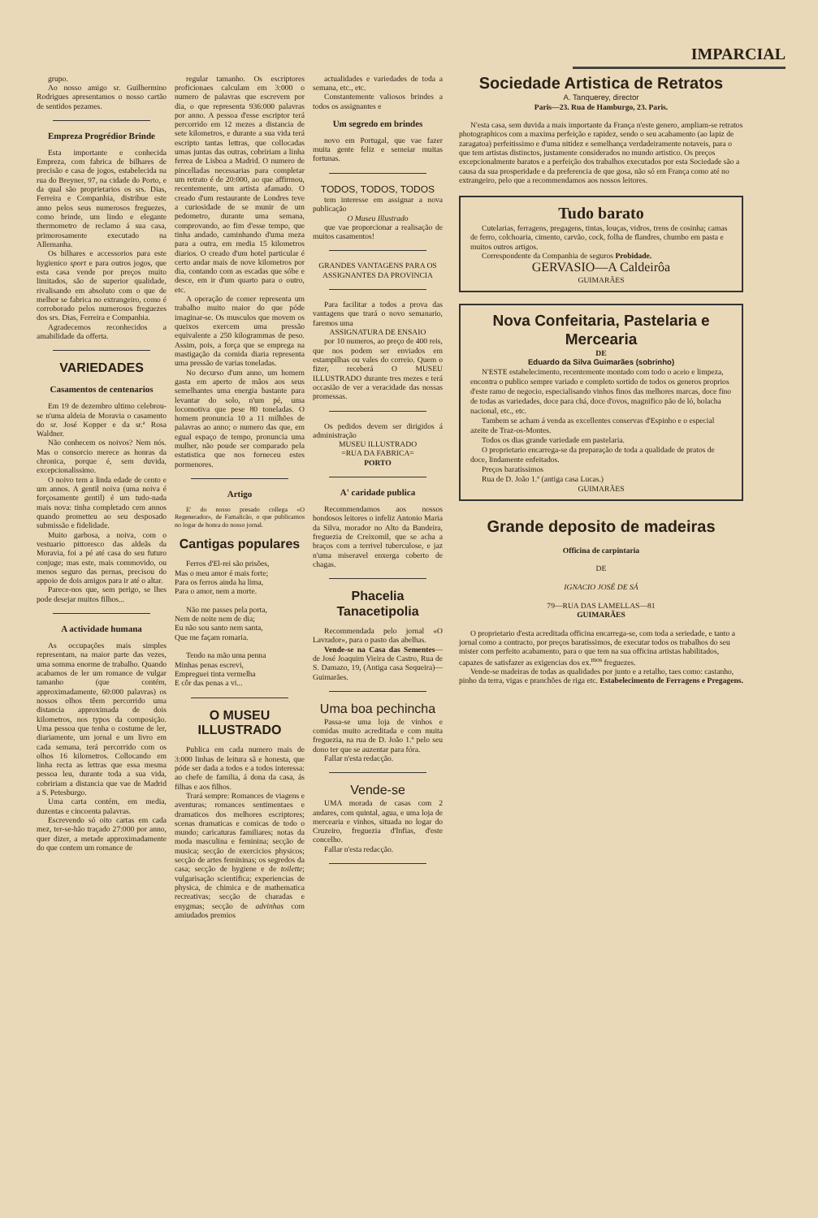IMPARCIAL
grupo.
Ao nosso amigo sr. Guilhermino Rodrigues apresentamos o nosso cartão de sentidos pezames.
Empreza Progrédior Brinde
Esta importante e conhecida Empreza, com fabrica de bilhares de precisão e casa de jogos, estabelecida na rua do Breyner, 97, na cidade do Porto, e da qual são proprietarios os srs. Dias, Ferreira e Companhia, distribue este anno pelos seus numerosos freguezes, como brinde, um lindo e elegante thermometro de reclamo á sua casa, primorosamente executado na Allemanha.
Os bilhares e accessorios para este hygienico sport e para outros jogos, que esta casa vende por preços muito limitados, são de superior qualidade, rivalisando em absoluto com o que de melhor se fabrica no extrangeiro, como é corroborado pelos numerosos freguezes dos srs. Dias, Ferreira e Companhia.
Agradecemos reconhecidos a amabilidade da offerta.
VARIEDADES
Casamentos de centenarios
Em 19 de dezembro ultimo celebrou-se n'uma aldeia de Moravia o casamento do sr. José Kopper e da sr.ª Rosa Waldner.
Não conhecem os noivos? Nem nós. Mas o consorcio merece as honras da chronica, porque é, sem duvida, excepcionalissimo.
O noivo tem a linda edade de cento e um annos. A gentil noiva (uma noiva é forçosamente gentil) é um tudo-nada mais nova: tinha completado cem annos quando prometteu ao seu desposado submissão e fidelidade.
Muito garbosa, a noiva, com o vestuario pittoresco das aldeãs da Moravia, foi a pé até casa do seu futuro conjuge; mas este, mais commovido, ou menos seguro das pernas, precisou do appoio de dois amigos para ir até o altar.
Parece-nos que, sem perigo, se lhes pode desejar muitos filhos...
A actividade humana
As occupações mais simples representam, na maior parte das vezes, uma somma enorme de trabalho. Quando acabamos de ler um romance de vulgar tamanho (que contém, approximadamente, 60:000 palavras) os nossos olhos têem percorrido uma distancia approximada de dois kilometros, nos typos da composição. Uma pessoa que tenha o costume de ler, diariamente, um jornal e um livro em cada semana, terá percorrido com os olhos 16 kilometros. Collocando em linha recta as lettras que essa mesma pessoa leu, durante toda a sua vida, cobririam a distancia que vae de Madrid a S. Petesburgo.
Uma carta contém, em media, duzentas e cincoenta palavras.
Escrevendo só oito cartas em cada mez, ter-se-hão traçado 27:000 por anno, quer dizer, a metade approximadamente do que contem um romance de
regular tamanho. Os escriptores proficionaes calculam em 3:000 o numero de palavras que escrevem por dia, o que representa 936:000 palavras por anno. A pessoa d'esse escriptor terá percorrido em 12 mezes a distancia de sete kilometros, e durante a sua vida terá escripto tantas lettras, que collocadas umas juntas das outras, cobririam a linha ferrea de Lisboa a Madrid. O numero de pincelladas necessarias para completar um retrato é de 20:000, ao que affirmou, recentemente, um artista afamado. O creado d'um restaurante de Londres teve a curiosidade de se munir de um pedometro, durante uma semana, comprovando, ao fim d'esse tempo, que tinha andado, caminhando d'uma meza para a outra, em media 15 kilometros diarios. O creado d'um hotel particular é certo andar mais de nove kilometros por dia, contando com as escadas que sóbe e desce, em ir d'um quarto para o outro, etc.
A operação de comer representa um trabalho muito maior do que póde imaginar-se. Os musculos que movem os queixos exercem uma pressão equivalente a 250 kilogrammas de peso. Assim, pois, a força que se emprega na mastigação da comida diaria representa uma pressão de varias toneladas.
No decurso d'um anno, um homem gasta em aperto de mãos aos seus semelhantes uma energia bastante para levantar do solo, n'um pé, uma locomotiva que pese 80 toneladas. O homem pronuncia 10 a 11 milhões de palavras ao anno; o numero das que, em egual espaço de tempo, pronuncia uma mulher, não poude ser comparado pela estatistica que nos forneceu estes pormenores.
Artigo
E' do nosso presado collega «O Regenerador», de Famalicão, o que publicamos no logar de honra do nosso jornal.
Cantigas populares
Ferros d'El-rei são prisões,
Mas o meu amor é mais forte;
Para os ferros ainda ha lima,
Para o amor, nem a morte.
Não me passes pela porta,
Nem de noite nem de dia;
Eu não sou santo nem santa,
Que me façam romaria.
Tendo na mão uma penna
Minhas penas escrevi,
Empreguei tinta vermelha
E côr das penas a vi...
O MUSEU ILLUSTRADO
Publica em cada numero mais de 3:000 linhas de leitura sã e honesta, que póde ser dada a todos e a todos interessa: ao chefe de familia, á dona da casa, ás filhas e aos filhos.
Trará sempre: Romances de viagens e aventuras; romances sentimentaes e dramaticos dos melhores escriptores; scenas dramaticas e comicas de todo o mundo; caricaturas familiares; notas da moda masculina e feminina; secção de musica; secção de exercicios physicos; secção de artes femininas; os segredos da casa; secção de hygiene e de toilette; vulgarisação scientifica; experiencias de physica, de chimica e de mathematica recreativas; secção de charadas e enygmas; secção de advinhas com amiudados premios
actualidades e variedades de toda a semana, etc., etc.
Constantemente valiosos brindes a todos os assignantes e
Um segredo em brindes
novo em Portugal, que vae fazer muita gente feliz e semeiar muitas fortunas.
TODOS, TODOS, TODOS
tem interesse em assignar a nova publicação
O Museu Illustrado
que vae proporcionar a realisação de muitos casamentos!
GRANDES VANTAGENS PARA OS ASSIGNANTES DA PROVINCIA
Para facilitar a todos a prova das vantagens que trará o novo semanario, faremos uma
ASSIGNATURA DE ENSAIO
por 10 numeros, ao preço de 400 reis, que nos podem ser enviados em estampilhas ou vales do correio. Quem o fizer, receberá O MUSEU ILLUSTRADO durante tres mezes e terá occasião de ver a veracidade das nossas promessas.
Os pedidos devem ser dirigidos á administração
MUSEU ILLUSTRADO
=RUA DA FABRICA=
PORTO
A' caridade publica
Recommendamos aos nossos bondosos leitores o infeliz Antonio Maria da Silva, morador no Alto da Bandeira, freguezia de Creixomil, que se acha a braços com a terrivel tuberculose, e jaz n'uma miseravel enxerga coberto de chagas.
Phacelia Tanacetipolia
Recommendada pelo jornal «O Lavrador», para o pasto das abelhas.
Vende-se na Casa das Sementes—de José Joaquim Vieira de Castro, Rua de S. Damazo, 19, (Antiga casa Sequeira)—Guimarães.
Uma boa pechincha
Passa-se uma loja de vinhos e comidas muito acreditada e com muita freguezia, na rua de D. João 1.º pelo seu dono ter que se auzentar para fóra.
Fallar n'esta redacção.
Vende-se
UMA morada de casas com 2 andares, com quintal, agua, e uma loja de mercearia e vinhos, situada no logar do Cruzeiro, freguezia d'Infias, d'este concelho.
Fallar n'esta redacção.
Sociedade Artistica de Retratos
A. Tanquerey, director
Paris—23. Rua de Hamburgo, 23. Paris.
N'esta casa, sem duvida a mais importante da França n'este genero, ampliam-se retratos photographicos com a maxima perfeição e rapidez, sendo o seu acabamento (ao lapiz de zaragatoa) perfeitissimo e d'uma nitidez e semelhança verdadeiramente notaveis, para o que tem artistas distinctos, justamente considerados no mundo artistico. Os preços excepcionalmente baratos e a perfeição dos trabalhos executados por esta Sociedade são a causa da sua prosperidade e da preferencia de que gosa, não só em França como até no extrangeiro, pelo que a recommendamos aos nossos leitores.
Tudo barato
Cutelarias, ferragens, pregagens, tintas, louças, vidros, trens de cosinha; camas de ferro, colchoaria, cimento, carvão, cock, folha de flandres, chumbo em pasta e muitos outros artigos.
Correspondente da Companhia de seguros Probidade.
GERVASIO—A Caldeirôa
GUIMARÃES
Nova Confeitaria, Pastelaria e Mercearia
DE
Eduardo da Silva Guimarães (sobrinho)
N'ESTE estabelecimento, recentemente montado com todo o aceio e limpeza, encontra o publico sempre variado e completo sortido de todos os generos proprios d'este ramo de negocio, especialisando vinhos finos das melhores marcas, doce fino de todas as variedades, doce para chá, doce d'ovos, magnifico pão de ló, bolacha nacional, etc., etc.
Tambem se acham á venda as excellentes conservas d'Espinho e o especial azeite de Traz-os-Montes.
Todos os dias grande variedade em pastelaria.
O proprietario encarrega-se da preparação de toda a qualidade de pratos de doce, lindamente enfeitados.
Preços baratissimos
Rua de D. João 1.º (antiga casa Lucas.)
GUIMARÃES
Grande deposito de madeiras
Officina de carpintaria
DE
IGNACIO JOSÉ DE SÁ
79—RUA DAS LAMELLAS—81
GUIMARÃES
O proprietario d'esta acreditada officina encarrega-se, com toda a seriedade, e tanto a jornal como a contracto, por preços baratissimos, de executar todos os trabalhos do seu mister com perfeito acabamento, para o que tem na sua officina artistas habilitados, capazes de satisfazer as exigencias dos ex.<sup>mos</sup> freguezes.
Vende-se madeiras de todas as qualidades por junto e a retalho, taes como: castanho, pinho da terra, vigas e pranchões de riga etc. Estabelecimento de Ferragens e Pregagens.